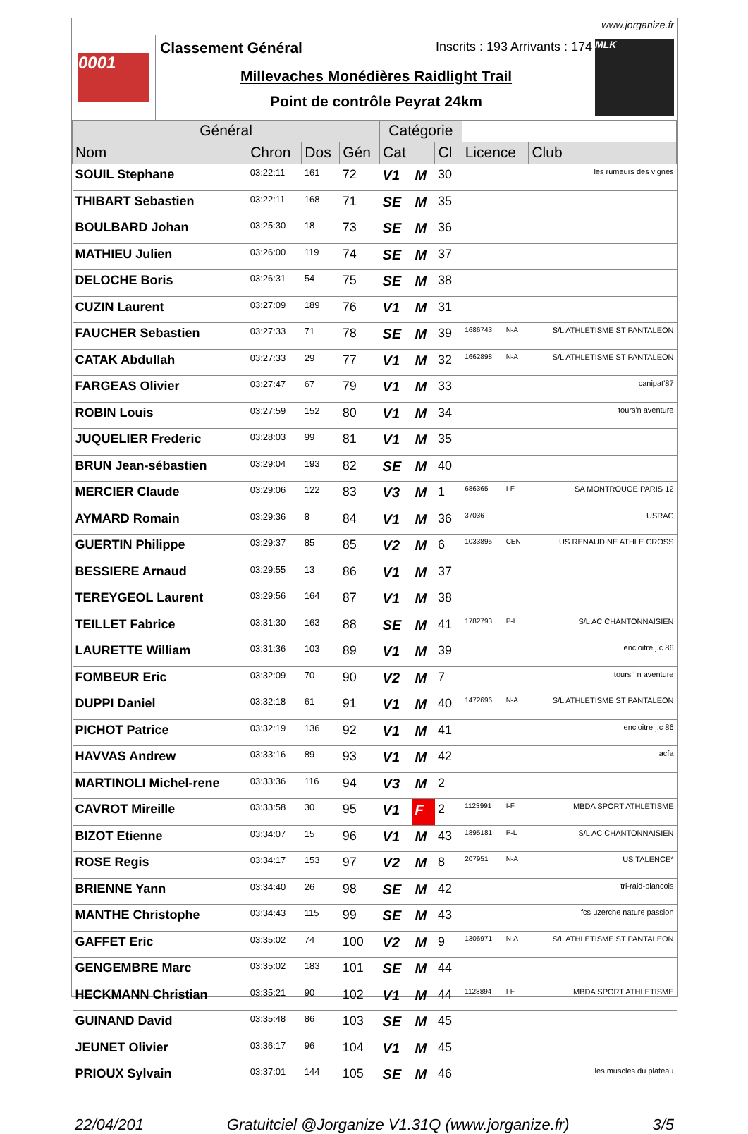www.jorganize.fr
0001
Classement Général Inscrits : 193 Arrivants : 174
Millevaches Monédières Raidlight Trail
Point de contrôle Peyrat 24km
MLK
| Général | | | | Catégorie | | | | | |
| --- | --- | --- | --- | --- | --- | --- | --- | --- | --- |
| Nom | Chron | Dos | Gén | Cat | | Cl | Licence | | Club |
| SOUIL Stephane | 03:22:11 | 161 | 72 | V1 | M | 30 | | | les rumeurs des vignes |
| THIBART Sebastien | 03:22:11 | 168 | 71 | SE | M | 35 | | | |
| BOULBARD Johan | 03:25:30 | 18 | 73 | SE | M | 36 | | | |
| MATHIEU Julien | 03:26:00 | 119 | 74 | SE | M | 37 | | | |
| DELOCHE Boris | 03:26:31 | 54 | 75 | SE | M | 38 | | | |
| CUZIN Laurent | 03:27:09 | 189 | 76 | V1 | M | 31 | | | |
| FAUCHER Sebastien | 03:27:33 | 71 | 78 | SE | M | 39 | 1686743 | N-A | S/L ATHLETISME ST PANTALEON |
| CATAK Abdullah | 03:27:33 | 29 | 77 | V1 | M | 32 | 1662898 | N-A | S/L ATHLETISME ST PANTALEON |
| FARGEAS Olivier | 03:27:47 | 67 | 79 | V1 | M | 33 | | | canipat'87 |
| ROBIN Louis | 03:27:59 | 152 | 80 | V1 | M | 34 | | | tours'n aventure |
| JUQUELIER Frederic | 03:28:03 | 99 | 81 | V1 | M | 35 | | | |
| BRUN Jean-sébastien | 03:29:04 | 193 | 82 | SE | M | 40 | | | |
| MERCIER Claude | 03:29:06 | 122 | 83 | V3 | M | 1 | 686365 | I-F | SA MONTROUGE PARIS 12 |
| AYMARD Romain | 03:29:36 | 8 | 84 | V1 | M | 36 | 37036 | | USRAC |
| GUERTIN Philippe | 03:29:37 | 85 | 85 | V2 | M | 6 | 1033895 | CEN | US RENAUDINE ATHLE CROSS |
| BESSIERE Arnaud | 03:29:55 | 13 | 86 | V1 | M | 37 | | | |
| TEREYGEOL Laurent | 03:29:56 | 164 | 87 | V1 | M | 38 | | | |
| TEILLET Fabrice | 03:31:30 | 163 | 88 | SE | M | 41 | 1782793 | P-L | S/L AC CHANTONNAISIEN |
| LAURETTE William | 03:31:36 | 103 | 89 | V1 | M | 39 | | | lencloitre j.c 86 |
| FOMBEUR Eric | 03:32:09 | 70 | 90 | V2 | M | 7 | | | tours ' n aventure |
| DUPPI Daniel | 03:32:18 | 61 | 91 | V1 | M | 40 | 1472696 | N-A | S/L ATHLETISME ST PANTALEON |
| PICHOT Patrice | 03:32:19 | 136 | 92 | V1 | M | 41 | | | lencloitre j.c 86 |
| HAVVAS Andrew | 03:33:16 | 89 | 93 | V1 | M | 42 | | | acfa |
| MARTINOLI Michel-rene | 03:33:36 | 116 | 94 | V3 | M | 2 | | | |
| CAVROT Mireille | 03:33:58 | 30 | 95 | V1 | F | 2 | 1123991 | I-F | MBDA SPORT ATHLETISME |
| BIZOT Etienne | 03:34:07 | 15 | 96 | V1 | M | 43 | 1895181 | P-L | S/L AC CHANTONNAISIEN |
| ROSE Regis | 03:34:17 | 153 | 97 | V2 | M | 8 | 207951 | N-A | US TALENCE* |
| BRIENNE Yann | 03:34:40 | 26 | 98 | SE | M | 42 | | | tri-raid-blancois |
| MANTHE Christophe | 03:34:43 | 115 | 99 | SE | M | 43 | | | fcs uzerche nature passion |
| GAFFET Eric | 03:35:02 | 74 | 100 | V2 | M | 9 | 1306971 | N-A | S/L ATHLETISME ST PANTALEON |
| GENGEMBRE Marc | 03:35:02 | 183 | 101 | SE | M | 44 | | | |
| HECKMANN Christian | 03:35:21 | 90 | 102 | V1 | M | 44 | 1128894 | I-F | MBDA SPORT ATHLETISME |
| GUINAND David | 03:35:48 | 86 | 103 | SE | M | 45 | | | |
| JEUNET Olivier | 03:36:17 | 96 | 104 | V1 | M | 45 | | | |
| PRIOUX Sylvain | 03:37:01 | 144 | 105 | SE | M | 46 | | | les muscles du plateau |
22/04/201 Gratuitciel @Jorganize V1.31Q (www.jorganize.fr) 3/5